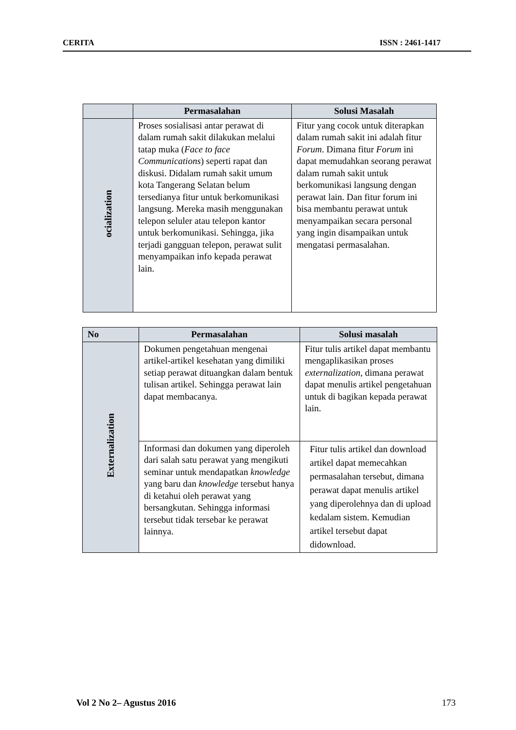CERITA ISSN : 2461-1417
| | Permasalahan | Solusi Masalah |
| --- | --- | --- |
| ocialization | Proses sosialisasi antar perawat di dalam rumah sakit dilakukan melalui tatap muka ( Face to face Communications ) seperti rapat dan diskusi. Didalam rumah sakit umum kota Tangerang Selatan belum tersedianya fitur untuk berkomunikasi langsung. Mereka masih menggunakan telepon seluler atau telepon kantor untuk berkomunikasi. Sehingga, jika terjadi gangguan telepon, perawat sulit menyampaikan info kepada perawat lain. | Fitur yang cocok untuk diterapkan dalam rumah sakit ini adalah fitur Forum . Dimana fitur Forum ini dapat memudahkan seorang perawat dalam rumah sakit untuk berkomunikasi langsung dengan perawat lain. Dan fitur forum ini bisa membantu perawat untuk menyampaikan secara personal yang ingin disampaikan untuk mengatasi permasalahan. |
| No | Permasalahan | Solusi masalah |
| --- | --- | --- |
| Externalization | Dokumen pengetahuan mengenai artikel-artikel kesehatan yang dimiliki setiap perawat dituangkan dalam bentuk tulisan artikel. Sehingga perawat lain dapat membacanya. | Fitur tulis artikel dapat membantu mengaplikasikan proses externalization , dimana perawat dapat menulis artikel pengetahuan untuk di bagikan kepada perawat lain. |
| | Informasi dan dokumen yang diperoleh dari salah satu perawat yang mengikuti seminar untuk mendapatkan knowledge yang baru dan knowledge tersebut hanya di ketahui oleh perawat yang bersangkutan. Sehingga informasi tersebut tidak tersebar ke perawat lainnya. | Fitur tulis artikel dan download artikel dapat memecahkan permasalahan tersebut, dimana perawat dapat menulis artikel yang diperolehnya dan di upload kedalam sistem. Kemudian artikel tersebut dapat didownload. |
Vol 2 No 2– Agustus 2016 173